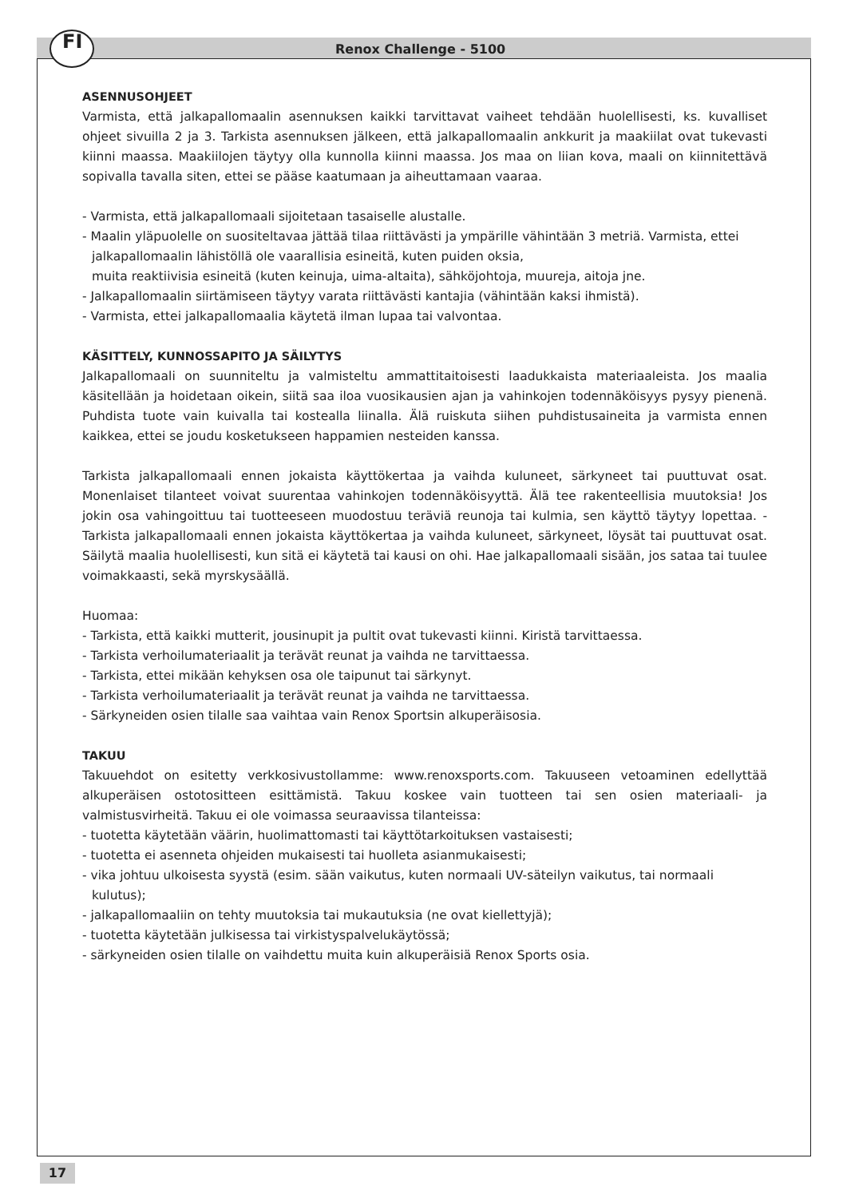FI Renox Challenge - 5100
ASENNUSOHJEET
Varmista, että jalkapallomaalin asennuksen kaikki tarvittavat vaiheet tehdään huolellisesti, ks. kuvalliset ohjeet sivuilla 2 ja 3. Tarkista asennuksen jälkeen, että jalkapallomaalin ankkurit ja maakiilat ovat tukevasti kiinni maassa. Maakiilojen täytyy olla kunnolla kiinni maassa. Jos maa on liian kova, maali on kiinnitettävä sopivalla tavalla siten, ettei se pääse kaatumaan ja aiheuttamaan vaaraa.
- Varmista, että jalkapallomaali sijoitetaan tasaiselle alustalle.
- Maalin yläpuolelle on suositeltavaa jättää tilaa riittävästi ja ympärille vähintään 3 metriä. Varmista, ettei jalkapallomaalin lähistöllä ole vaarallisia esineitä, kuten puiden oksia,
muita reaktiivisia esineitä (kuten keinuja, uima-altaita), sähköjohtoja, muureja, aitoja jne.
- Jalkapallomaalin siirtämiseen täytyy varata riittävästi kantajia (vähintään kaksi ihmistä).
- Varmista, ettei jalkapallomaalia käytetä ilman lupaa tai valvontaa.
KÄSITTELY, KUNNOSSAPITO JA SÄILYTYS
Jalkapallomaali on suunniteltu ja valmisteltu ammattitaitoisesti laadukkaista materiaaleista. Jos maalia käsitellään ja hoidetaan oikein, siitä saa iloa vuosikausien ajan ja vahinkojen todennäköisyys pysyy pienenä. Puhdista tuote vain kuivalla tai kostealla liinalla. Älä ruiskuta siihen puhdistusaineita ja varmista ennen kaikkea, ettei se joudu kosketukseen happamien nesteiden kanssa.
Tarkista jalkapallomaali ennen jokaista käyttökertaa ja vaihda kuluneet, särkyneet tai puuttuvat osat. Monenlaiset tilanteet voivat suurentaa vahinkojen todennäköisyyttä. Älä tee rakenteellisia muutoksia! Jos jokin osa vahingoittuu tai tuotteeseen muodostuu teräviä reunoja tai kulmia, sen käyttö täytyy lopettaa. - Tarkista jalkapallomaali ennen jokaista käyttökertaa ja vaihda kuluneet, särkyneet, löysät tai puuttuvat osat. Säilytä maalia huolellisesti, kun sitä ei käytetä tai kausi on ohi. Hae jalkapallomaali sisään, jos sataa tai tuulee voimakkaasti, sekä myrskysäällä.
Huomaa:
- Tarkista, että kaikki mutterit, jousinupit ja pultit ovat tukevasti kiinni. Kiristä tarvittaessa.
- Tarkista verhoilumateriaalit ja terävät reunat ja vaihda ne tarvittaessa.
- Tarkista, ettei mikään kehyksen osa ole taipunut tai särkynyt.
- Tarkista verhoilumateriaalit ja terävät reunat ja vaihda ne tarvittaessa.
- Särkyneiden osien tilalle saa vaihtaa vain Renox Sportsin alkuperäisosia.
TAKUU
Takuuehdot on esitetty verkkosivustollamme: www.renoxsports.com. Takuuseen vetoaminen edellyttää alkuperäisen ostotositteen esittämistä. Takuu koskee vain tuotteen tai sen osien materiaali- ja valmistusvirheitä. Takuu ei ole voimassa seuraavissa tilanteissa:
- tuotetta käytetään väärin, huolimattomasti tai käyttötarkoituksen vastaisesti;
- tuotetta ei asenneta ohjeiden mukaisesti tai huolleta asianmukaisesti;
- vika johtuu ulkoisesta syystä (esim. sään vaikutus, kuten normaali UV-säteilyn vaikutus, tai normaali kulutus);
- jalkapallomaaliin on tehty muutoksia tai mukautuksia (ne ovat kiellettyjä);
- tuotetta käytetään julkisessa tai virkistyspalvelukäytössä;
- särkyneiden osien tilalle on vaihdettu muita kuin alkuperäisiä Renox Sports osia.
17